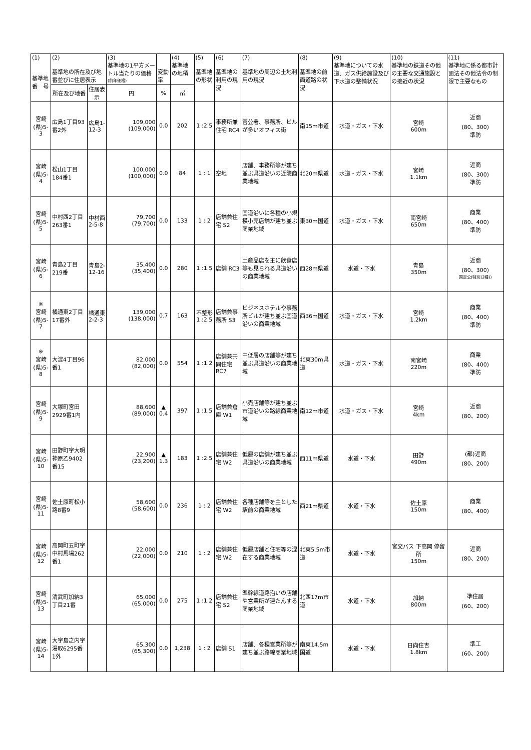| (1) 基準地 番 号 | (2) 基準地の所在及び地番並びに住居表示 | | (3) 基準地の1平方メートル当たりの価格 (前年価格) | 変動率 | (4) 基準地の地積 | (5) 基準地の形状 | (6) 基準地の利用の現況 | (7) 基準地の周辺の土地利用の現況 | (8) 基準地の前面道路の状況 | (9) 基準地についての水道、ガス供給施設及び下水道の整備状況 | (10) 基準地の鉄道その他の主要な交通施設との接近の状況 | (11) 基準地に係る都市計画法その他法令の制限で主要なもの |
| | 所在及び地番 | 住居表示 | 円 | % | ㎡ | | | | | | | |
| 宮崎 (県)5-3 | 広島1丁目93番2外 | 広島1-12-3 | 109,000 (109,000) | 0.0 | 202 | 1 :2.5 | 事務所兼住宅 RC4 | 官公署、事務所、ビルが多いオフィス街 | 南15m市道 | 水道・ガス・下水 | 宮崎 600m | 近商 (80、300) 準防 |
| 宮崎 (県)5-4 | 松山1丁目184番1 | | 100,000 (100,000) | 0.0 | 84 | 1 : 1 | 空地 | 店舗、事務所等が建ち並ぶ県道沿いの近隣商業地域 | 北20m県道 | 水道・ガス・下水 | 宮崎 1.1km | 近商 (80、300) 準防 |
| 宮崎 (県)5-5 | 中村西2丁目263番1 | 中村西2-5-8 | 79,700 (79,700) | 0.0 | 133 | 1 : 2 | 店舗兼住宅 S2 | 国道沿いに各種の小規模小売店舗が建ち並ぶ商業地域 | 東30m国道 | 水道・ガス・下水 | 南宮崎 650m | 商業 (80、400) 準防 |
| 宮崎 (県)5-6 | 青島2丁目219番 | 青島2-12-16 | 35,400 (35,400) | 0.0 | 280 | 1 :1.5 | 店舗 RC3 | 土産品店を主に飲食店等も見られる県道沿いの商業地域 | 西28m県道 | 水道・下水 | 青島 350m | 近商 (80、300) 国定公(特別(2種)) |
| ※ 宮崎 (県)5-7 | 橘通東2丁目17番外 | 橘通東2-2-3 | 139,000 (138,000) | 0.7 | 163 | 不整形 1 :2.5 | 店舗兼事務所 S3 | ビジネスホテルや事務所ビルが建ち並ぶ国道沿いの商業地域 | 西36m国道 | 水道・ガス・下水 | 宮崎 1.2km | 商業 (80、400) 準防 |
| ※ 宮崎 (県)5-8 | 大淀4丁目96番1 | | 82,000 (82,000) | 0.0 | 554 | 1 :1.2 | 店舗兼共同住宅 RC7 | 中低層の店舗等が建ち並ぶ県道沿いの商業地域 | 北東30m県道 | 水道・ガス・下水 | 南宮崎 220m | 商業 (80、400) 準防 |
| 宮崎 (県)5-9 | 大塚町宮田2929番1内 | | 88,600 (89,000) | ▲ 0.4 | 397 | 1 :1.5 | 店舗兼倉庫 W1 | 小売店舗等が建ち並ぶ市道沿いの路線商業地域 | 南12m市道 | 水道・ガス・下水 | 宮崎 4km | 近商 (80、200) |
| 宮崎 (県)5-10 | 田野町字大明神原乙9402番15 | | 22,900 (23,200) | ▲ 1.3 | 183 | 1 :2.5 | 店舗兼住宅 W2 | 低層の店舗が建ち並ぶ県道沿いの商業地域 | 西11m県道 | 水道・下水 | 田野 490m | (都)近商 (80、200) |
| 宮崎 (県)5-11 | 佐土原町松小路8番9 | | 58,600 (58,600) | 0.0 | 236 | 1 : 2 | 店舗兼住宅 W2 | 各種店舗等を主とした駅前の商業地域 | 西21m県道 | 水道・下水 | 佐土原 150m | 商業 (80、400) |
| 宮崎 (県)5-12 | 高岡町五町字中村馬場262番1 | | 22,000 (22,000) | 0.0 | 210 | 1 : 2 | 店舗兼住宅 W2 | 低層店舗と住宅等の混在する商業地域 | 北東5.5m市道 | 水道・下水 | 宮交バス 下高岡 停留所 150m | 近商 (80、200) |
| 宮崎 (県)5-13 | 清武町加納3丁目21番 | | 65,000 (65,000) | 0.0 | 275 | 1 :1.2 | 店舗兼住宅 S2 | 準幹線道路沿いの店舗や営業所が連たんする商業地域 | 北西17m市道 | 水道・下水 | 加納 800m | 準住居 (60、200) |
| 宮崎 (県)5-14 | 大字島之内字湯取6295番1外 | | 65,300 (65,300) | 0.0 | 1,238 | 1 : 2 | 店舗 S1 | 店舗、各種営業所等が建ち並ぶ路線商業地域 | 南東14.5m国道 | 水道・下水 | 日向住吉 1.8km | 準工 (60、200) |